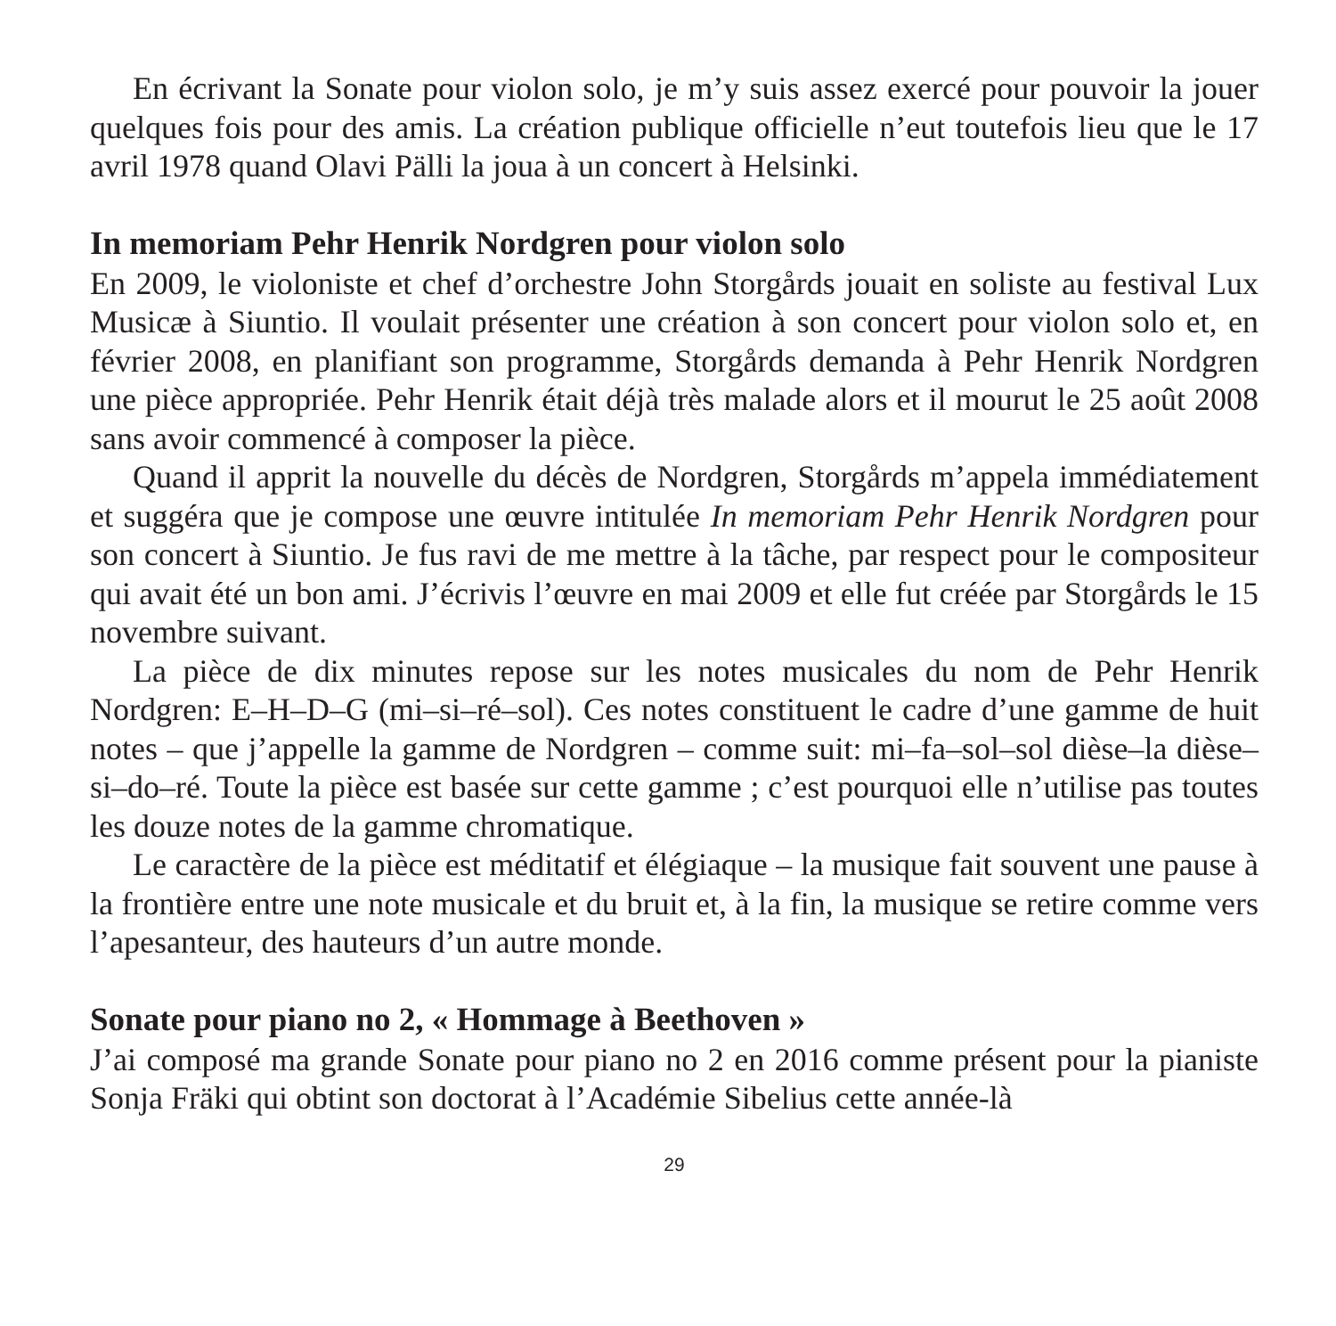En écrivant la Sonate pour violon solo, je m’y suis assez exercé pour pouvoir la jouer quelques fois pour des amis. La création publique officielle n’eut toutefois lieu que le 17 avril 1978 quand Olavi Pälli la joua à un concert à Helsinki.
In memoriam Pehr Henrik Nordgren pour violon solo
En 2009, le violoniste et chef d’orchestre John Storgårds jouait en soliste au festival Lux Musicæ à Siuntio. Il voulait présenter une création à son concert pour violon solo et, en février 2008, en planifiant son programme, Storgårds demanda à Pehr Henrik Nordgren une pièce appropriée. Pehr Henrik était déjà très malade alors et il mourut le 25 août 2008 sans avoir commencé à composer la pièce.
Quand il apprit la nouvelle du décès de Nordgren, Storgårds m’appela immédiatement et suggéra que je compose une œuvre intitulée In memoriam Pehr Henrik Nordgren pour son concert à Siuntio. Je fus ravi de me mettre à la tâche, par respect pour le compositeur qui avait été un bon ami. J’écrivis l’œuvre en mai 2009 et elle fut créée par Storgårds le 15 novembre suivant.
La pièce de dix minutes repose sur les notes musicales du nom de Pehr Henrik Nordgren: E–H–D–G (mi–si–ré–sol). Ces notes constituent le cadre d’une gamme de huit notes – que j’appelle la gamme de Nordgren – comme suit: mi–fa–sol–sol dièse–la dièse–si–do–ré. Toute la pièce est basée sur cette gamme ; c’est pourquoi elle n’utilise pas toutes les douze notes de la gamme chromatique.
Le caractère de la pièce est méditatif et élégiaque – la musique fait souvent une pause à la frontière entre une note musicale et du bruit et, à la fin, la musique se retire comme vers l’apesanteur, des hauteurs d’un autre monde.
Sonate pour piano no 2, « Hommage à Beethoven »
J’ai composé ma grande Sonate pour piano no 2 en 2016 comme présent pour la pianiste Sonja Fräki qui obtint son doctorat à l’Académie Sibelius cette année-là
29